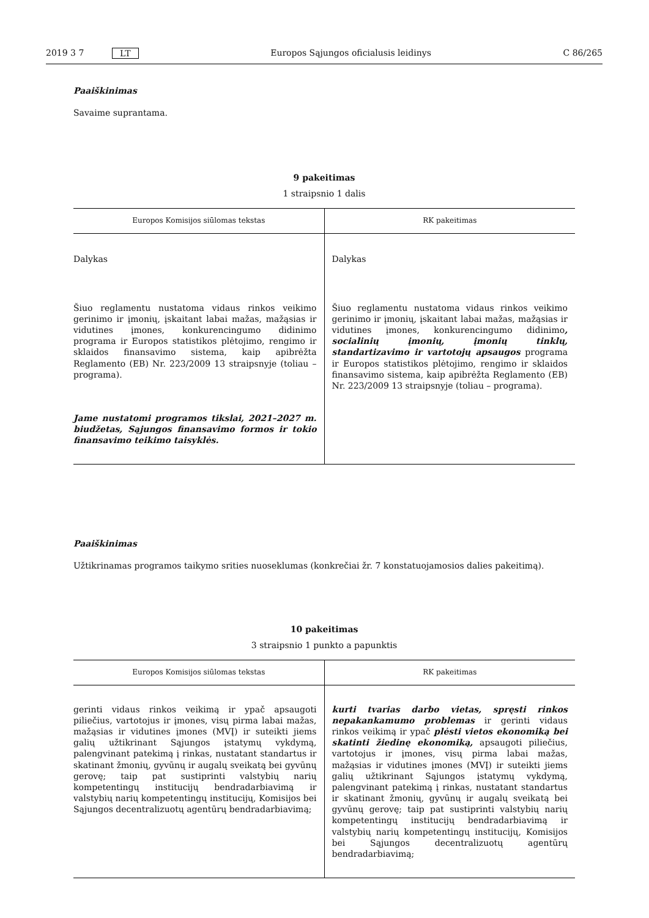2019 3 7 LT Europos Sąjungos oficialusis leidinys C 86/265
Paaiškinimas
Savaime suprantama.
9 pakeitimas
1 straipsnio 1 dalis
| Europos Komisijos siūlomas tekstas | RK pakeitimas |
| --- | --- |
| Dalykas | Dalykas |
| Šiuo reglamentu nustatoma vidaus rinkos veikimo gerinimo ir įmonių, įskaitant labai mažas, mažąsias ir vidutines įmones, konkurencingumo didinimo programa ir Europos statistikos plėtojimo, rengimo ir sklaidos finansavimo sistema, kaip apibrėžta Reglamento (EB) Nr. 223/2009 13 straipsnyje (toliau – programa). | Šiuo reglamentu nustatoma vidaus rinkos veikimo gerinimo ir įmonių, įskaitant labai mažas, mažąsias ir vidutines įmones, konkurencingumo didinimo , socialinių įmonių, įmonių tinklų, standartizavimo ir vartotojų apsaugos programa ir Europos statistikos plėtojimo, rengimo ir sklaidos finansavimo sistema, kaip apibrėžta Reglamento (EB) Nr. 223/2009 13 straipsnyje (toliau – programa). |
| Jame nustatomi programos tikslai, 2021–2027 m. biudžetas, Sąjungos finansavimo formos ir tokio finansavimo teikimo taisyklės. | |
Paaiškinimas
Užtikrinamas programos taikymo srities nuoseklumas (konkrečiai žr. 7 konstatuojamosios dalies pakeitimą).
10 pakeitimas
3 straipsnio 1 punkto a papunktis
| Europos Komisijos siūlomas tekstas | RK pakeitimas |
| --- | --- |
| gerinti vidaus rinkos veikimą ir ypač apsaugoti piliečius, vartotojus ir įmones, visų pirma labai mažas, mažąsias ir vidutines įmones (MVĮ) ir suteikti jiems galių užtikrinant Sąjungos įstatymų vykdymą, palengvinant patekimą į rinkas, nustatant standartus ir skatinant žmonių, gyvūnų ir augalų sveikatą bei gyvūnų gerovę; taip pat sustiprinti valstybių narių kompetentingų institucijų bendradarbiavimą ir valstybių narių kompetentingų institucijų, Komisijos bei Sąjungos decentralizuotų agentūrų bendradarbiavimą; | kurti tvarias darbo vietas, spręsti rinkos nepakankamumo problemas ir gerinti vidaus rinkos veikimą ir ypač plėsti vietos ekonomiką bei skatinti žiedinę ekonomiką, apsaugoti piliečius, vartotojus ir įmones, visų pirma labai mažas, mažąsias ir vidutines įmones (MVĮ) ir suteikti jiems galių užtikrinant Sąjungos įstatymų vykdymą, palengvinant patekimą į rinkas, nustatant standartus ir skatinant žmonių, gyvūnų ir augalų sveikatą bei gyvūnų gerovę; taip pat sustiprinti valstybių narių kompetentingų institucijų bendradarbiavimą ir valstybių narių kompetentingų institucijų, Komisijos bei Sąjungos decentralizuotų agentūrų bendradarbiavimą; |